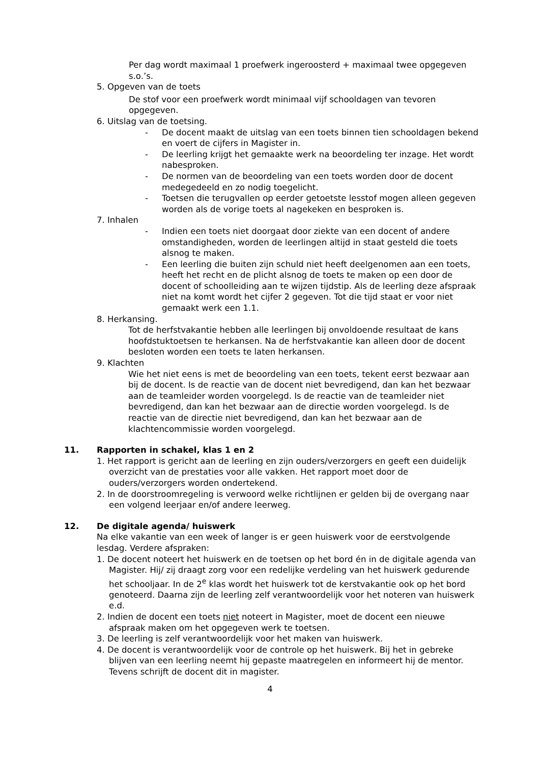Per dag wordt maximaal 1 proefwerk ingeroosterd + maximaal twee opgegeven s.o.’s.
5. Opgeven van de toets
De stof voor een proefwerk wordt minimaal vijf schooldagen van tevoren opgegeven.
6. Uitslag van de toetsing.
- De docent maakt de uitslag van een toets binnen tien schooldagen bekend en voert de cijfers in Magister in.
- De leerling krijgt het gemaakte werk na beoordeling ter inzage. Het wordt nabesproken.
- De normen van de beoordeling van een toets worden door de docent medegedeeld en zo nodig toegelicht.
- Toetsen die terugvallen op eerder getoetste lesstof mogen alleen gegeven worden als de vorige toets al nagekeken en besproken is.
7. Inhalen
- Indien een toets niet doorgaat door ziekte van een docent of andere omstandigheden, worden de leerlingen altijd in staat gesteld die toets alsnog te maken.
- Een leerling die buiten zijn schuld niet heeft deelgenomen aan een toets, heeft het recht en de plicht alsnog de toets te maken op een door de docent of schoolleiding aan te wijzen tijdstip. Als de leerling deze afspraak niet na komt wordt het cijfer 2 gegeven. Tot die tijd staat er voor niet gemaakt werk een 1.1.
8. Herkansing.
Tot de herfstvakantie hebben alle leerlingen bij onvoldoende resultaat de kans hoofdstuktoetsen te herkansen. Na de herfstvakantie kan alleen door de docent besloten worden een toets te laten herkansen.
9. Klachten
Wie het niet eens is met de beoordeling van een toets, tekent eerst bezwaar aan bij de docent. Is de reactie van de docent niet bevredigend, dan kan het bezwaar aan de teamleider worden voorgelegd. Is de reactie van de teamleider niet bevredigend, dan kan het bezwaar aan de directie worden voorgelegd. Is de reactie van de directie niet bevredigend, dan kan het bezwaar aan de klachtencommissie worden voorgelegd.
11. Rapporten in schakel, klas 1 en 2
1. Het rapport is gericht aan de leerling en zijn ouders/verzorgers en geeft een duidelijk overzicht van de prestaties voor alle vakken. Het rapport moet door de ouders/verzorgers worden ondertekend.
2. In de doorstroomregeling is verwoord welke richtlijnen er gelden bij de overgang naar een volgend leerjaar en/of andere leerweg.
12. De digitale agenda/ huiswerk
Na elke vakantie van een week of langer is er geen huiswerk voor de eerstvolgende lesdag. Verdere afspraken:
1. De docent noteert het huiswerk en de toetsen op het bord én in de digitale agenda van Magister. Hij/ zij draagt zorg voor een redelijke verdeling van het huiswerk gedurende het schooljaar. In de 2<sup>e</sup> klas wordt het huiswerk tot de kerstvakantie ook op het bord genoteerd. Daarna zijn de leerling zelf verantwoordelijk voor het noteren van huiswerk e.d.
2. Indien de docent een toets niet noteert in Magister, moet de docent een nieuwe afspraak maken om het opgegeven werk te toetsen.
3. De leerling is zelf verantwoordelijk voor het maken van huiswerk.
4. De docent is verantwoordelijk voor de controle op het huiswerk. Bij het in gebreke blijven van een leerling neemt hij gepaste maatregelen en informeert hij de mentor. Tevens schrijft de docent dit in magister.
4